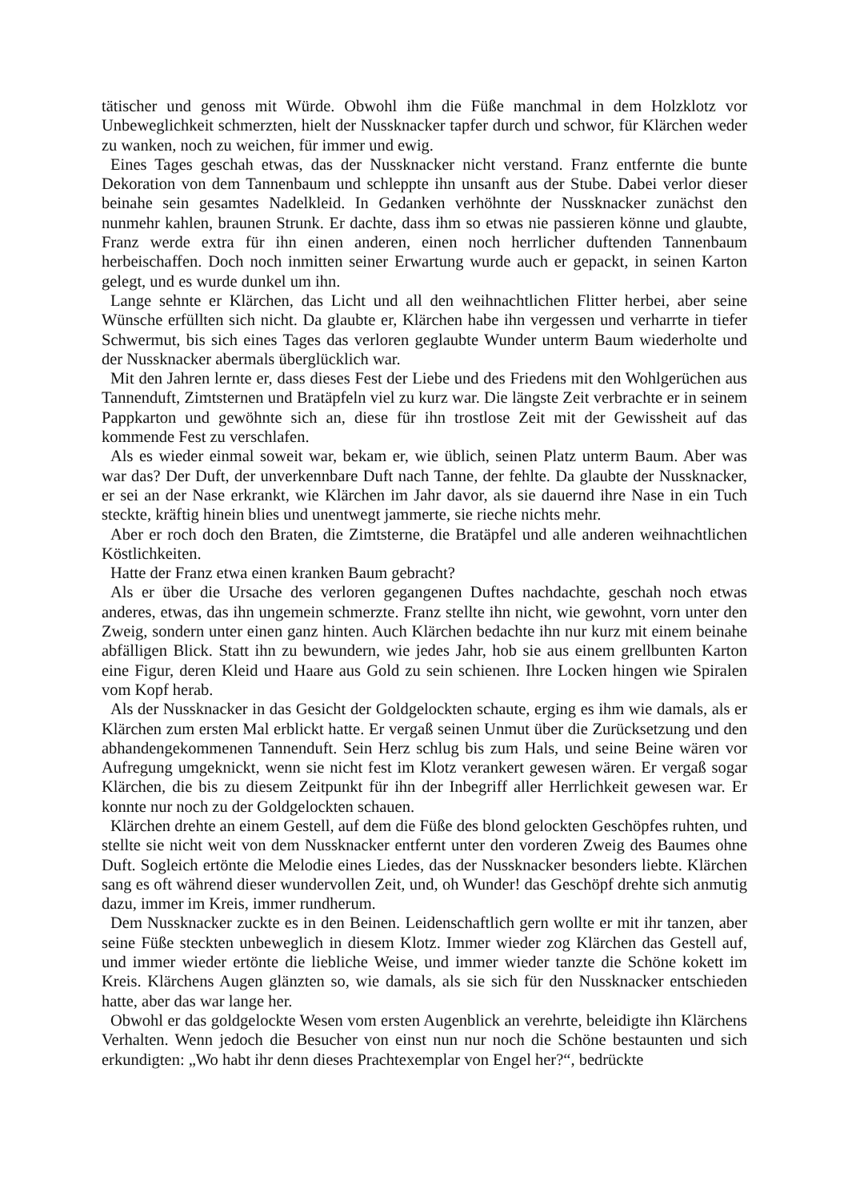tätischer und genoss mit Würde. Obwohl ihm die Füße manchmal in dem Holzklotz vor Unbeweglichkeit schmerzten, hielt der Nussknacker tapfer durch und schwor, für Klärchen weder zu wanken, noch zu weichen, für immer und ewig.
Eines Tages geschah etwas, das der Nussknacker nicht verstand. Franz entfernte die bunte Dekoration von dem Tannenbaum und schleppte ihn unsanft aus der Stube. Dabei verlor dieser beinahe sein gesamtes Nadelkleid. In Gedanken verhöhnte der Nussknacker zunächst den nunmehr kahlen, braunen Strunk. Er dachte, dass ihm so etwas nie passieren könne und glaubte, Franz werde extra für ihn einen anderen, einen noch herrlicher duftenden Tannenbaum herbeischaffen. Doch noch inmitten seiner Erwartung wurde auch er gepackt, in seinen Karton gelegt, und es wurde dunkel um ihn.
Lange sehnte er Klärchen, das Licht und all den weihnachtlichen Flitter herbei, aber seine Wünsche erfüllten sich nicht. Da glaubte er, Klärchen habe ihn vergessen und verharrte in tiefer Schwermut, bis sich eines Tages das verloren geglaubte Wunder unterm Baum wiederholte und der Nussknacker abermals überglücklich war.
Mit den Jahren lernte er, dass dieses Fest der Liebe und des Friedens mit den Wohlgerüchen aus Tannenduft, Zimtsternen und Bratäpfeln viel zu kurz war. Die längste Zeit verbrachte er in seinem Pappkarton und gewöhnte sich an, diese für ihn trostlose Zeit mit der Gewissheit auf das kommende Fest zu verschlafen.
Als es wieder einmal soweit war, bekam er, wie üblich, seinen Platz unterm Baum. Aber was war das? Der Duft, der unverkennbare Duft nach Tanne, der fehlte. Da glaubte der Nussknacker, er sei an der Nase erkrankt, wie Klärchen im Jahr davor, als sie dauernd ihre Nase in ein Tuch steckte, kräftig hinein blies und unentwegt jammerte, sie rieche nichts mehr.
Aber er roch doch den Braten, die Zimtsterne, die Bratäpfel und alle anderen weihnachtlichen Köstlichkeiten.
Hatte der Franz etwa einen kranken Baum gebracht?
Als er über die Ursache des verloren gegangenen Duftes nachdachte, geschah noch etwas anderes, etwas, das ihn ungemein schmerzte. Franz stellte ihn nicht, wie gewohnt, vorn unter den Zweig, sondern unter einen ganz hinten. Auch Klärchen bedachte ihn nur kurz mit einem beinahe abfälligen Blick. Statt ihn zu bewundern, wie jedes Jahr, hob sie aus einem grellbunten Karton eine Figur, deren Kleid und Haare aus Gold zu sein schienen. Ihre Locken hingen wie Spiralen vom Kopf herab.
Als der Nussknacker in das Gesicht der Goldgelockten schaute, erging es ihm wie damals, als er Klärchen zum ersten Mal erblickt hatte. Er vergaß seinen Unmut über die Zurücksetzung und den abhandengekommenen Tannenduft. Sein Herz schlug bis zum Hals, und seine Beine wären vor Aufregung umgeknickt, wenn sie nicht fest im Klotz verankert gewesen wären. Er vergaß sogar Klärchen, die bis zu diesem Zeitpunkt für ihn der Inbegriff aller Herrlichkeit gewesen war. Er konnte nur noch zu der Goldgelockten schauen.
Klärchen drehte an einem Gestell, auf dem die Füße des blond gelockten Geschöpfes ruhten, und stellte sie nicht weit von dem Nussknacker entfernt unter den vorderen Zweig des Baumes ohne Duft. Sogleich ertönte die Melodie eines Liedes, das der Nussknacker besonders liebte. Klärchen sang es oft während dieser wundervollen Zeit, und, oh Wunder! das Geschöpf drehte sich anmutig dazu, immer im Kreis, immer rundherum.
Dem Nussknacker zuckte es in den Beinen. Leidenschaftlich gern wollte er mit ihr tanzen, aber seine Füße steckten unbeweglich in diesem Klotz. Immer wieder zog Klärchen das Gestell auf, und immer wieder ertönte die liebliche Weise, und immer wieder tanzte die Schöne kokett im Kreis. Klärchens Augen glänzten so, wie damals, als sie sich für den Nussknacker entschieden hatte, aber das war lange her.
Obwohl er das goldgelockte Wesen vom ersten Augenblick an verehrte, beleidigte ihn Klärchens Verhalten. Wenn jedoch die Besucher von einst nun nur noch die Schöne bestaunten und sich erkundigten: „Wo habt ihr denn dieses Prachtexemplar von Engel her?“, bedrückte